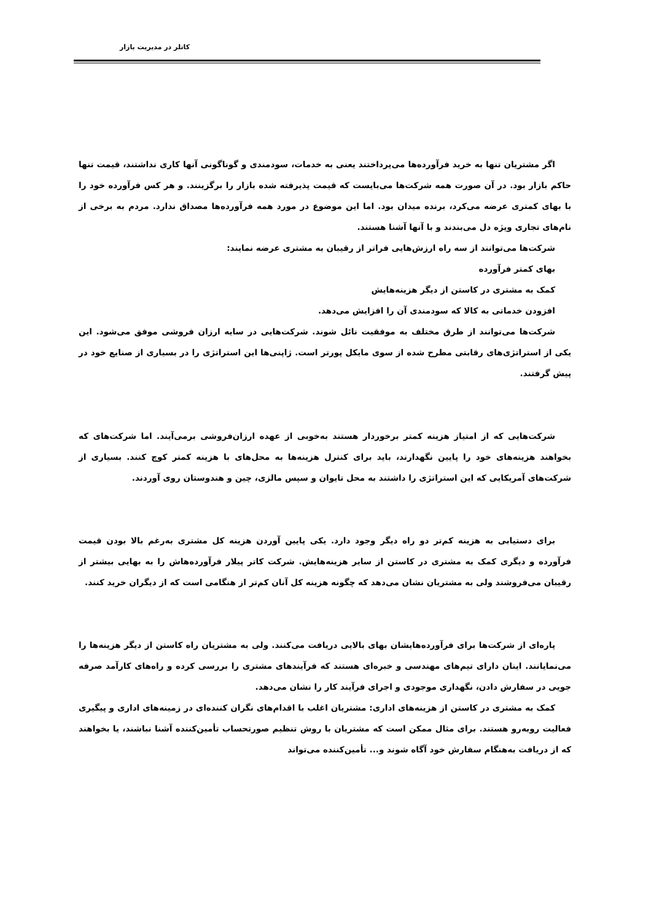کاتلر در مدیریت بازار
اگر مشتریان تنها به خرید فرآورده‌ها می‌پرداختند یعنی به خدمات، سودمندی و گوناگونی آنها کاری نداشتند، قیمت تنها حاکم بازار بود. در آن صورت همه شرکت‌ها می‌بایست که قیمت پذیرفته شده بازار را برگزینند. و هر کس فرآورده خود را با بهای کمتری عرضه می‌کرد، برنده میدان بود. اما این موضوع در مورد همه فرآورده‌ها مصداق ندارد. مردم به برخی از نام‌های تجاری ویژه دل می‌بندند و با آنها آشنا هستند.
شرکت‌ها می‌توانند از سه راه ارزش‌هایی فراتر از رقیبان به مشتری عرضه نمایند:
بهای کمتر فرآورده
کمک به مشتری در کاستن از دیگر هزینه‌هایش
افزودن خدماتی به کالا که سودمندی آن را افزایش می‌دهد.
شرکت‌ها می‌توانند از طرق مختلف به موفقیت نائل شوند. شرکت‌هایی در سایه ارزان فروشی موفق می‌شود. این یکی از استراتژی‌های رقابتی مطرح شده از سوی مایکل پورتر است. ژاپنی‌ها این استراتژی را در بسیاری از صنایع خود در پیش گرفتند.
شرکت‌هایی که از امتیاز هزینه کمتر برخوردار هستند به‌خوبی از عهده ارزان‌فروشی برمی‌آیند. اما شرکت‌های که بخواهند هزینه‌های خود را پایین نگهدارند، باید برای کنترل هزینه‌ها به محل‌های با هزینه کمتر کوچ کنند. بسیاری از شرکت‌های آمریکایی که این استراتژی را داشتند به محل تایوان و سپس مالزی، چین و هندوستان روی آوردند.
برای دستیابی به هزینه کم‌تر دو راه دیگر وجود دارد. یکی پایین آوردن هزینه کل مشتری به‌رغم بالا بودن قیمت فرآورده و دیگری کمک به مشتری در کاستن از سایر هزینه‌هایش. شرکت کاتر پیلار فرآورده‌هاش را به بهایی بیشتر از رقیبان می‌فروشند ولی به مشتریان نشان می‌دهد که چگونه هزینه کل آنان کم‌تر از هنگامی است که از دیگران خرید کنند.
پاره‌ای از شرکت‌ها برای فرآورده‌هایشان بهای بالایی دریافت می‌کنند. ولی به مشتریان راه کاستن از دیگر هزینه‌ها را می‌نمایانند. اینان دارای تیم‌های مهندسی و خبره‌ای هستند که فرآیندهای مشتری را بررسی کرده و راه‌های کارآمد صرفه جویی در سفارش دادن، نگهداری موجودی و اجرای فرآیند کار را نشان می‌دهد.
کمک به مشتری در کاستن از هزینه‌های اداری: مشتریان اغلب با اقدام‌های نگران کننده‌ای در زمینه‌های اداری و پیگیری فعالیت روبه‌رو هستند. برای مثال ممکن است که مشتریان با روش تنظیم صورتحساب تأمین‌کننده آشنا نباشند، یا بخواهند که از دریافت به‌هنگام سفارش خود آگاه شوند و... تأمین‌کننده می‌تواند